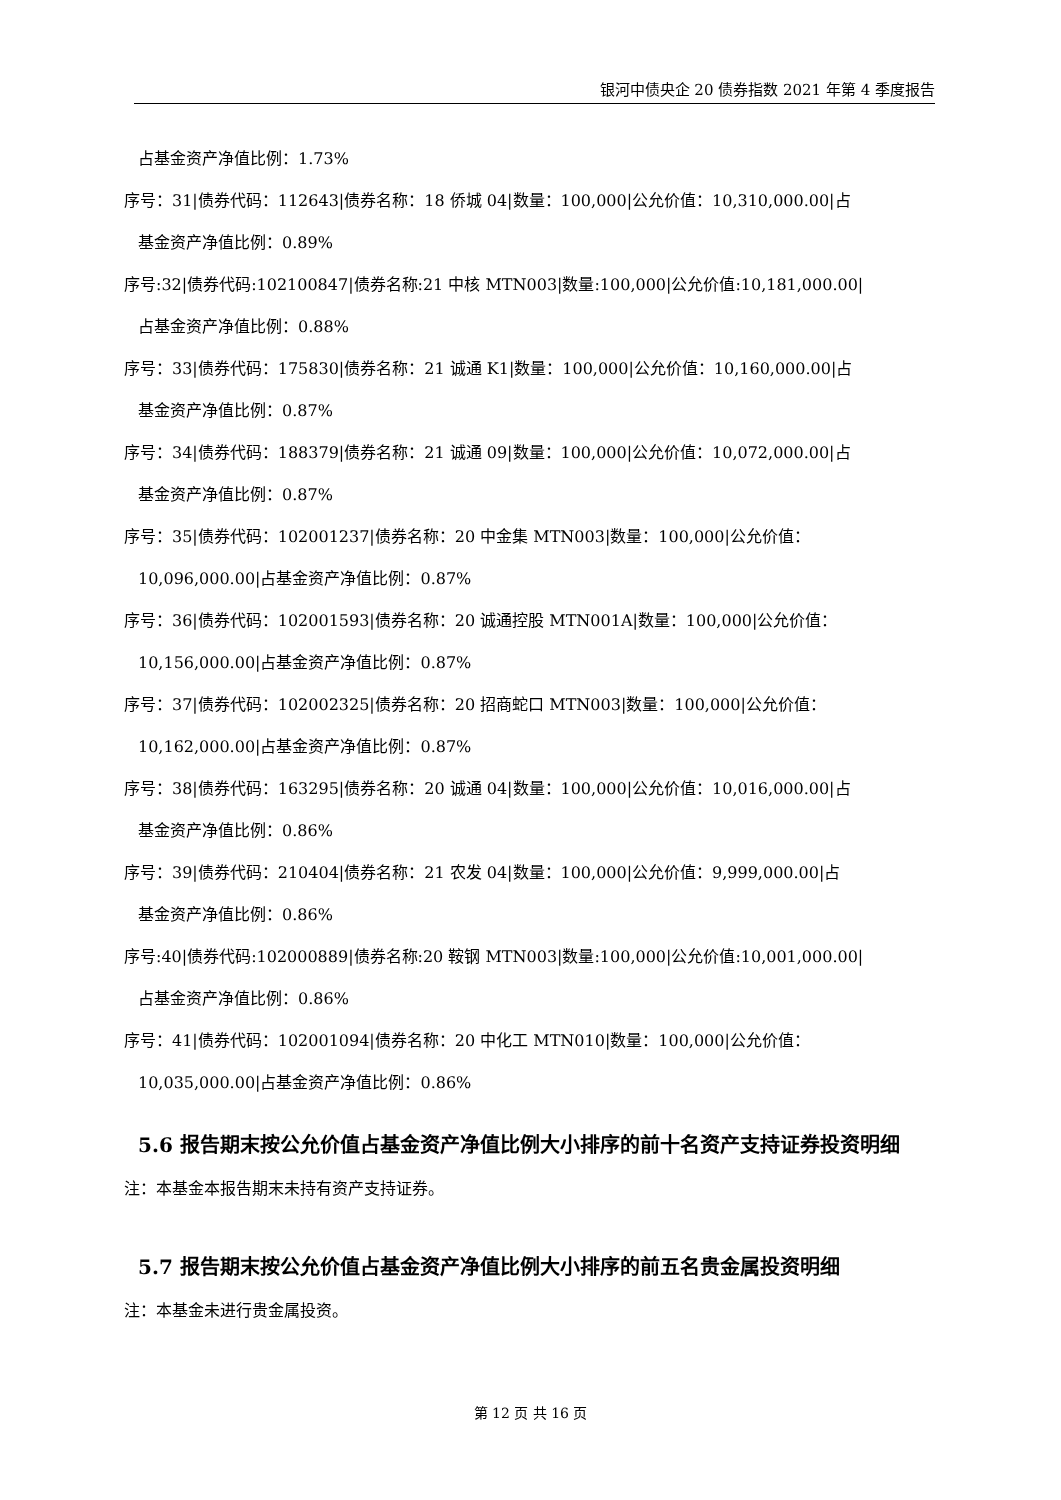银河中债央企 20 债券指数 2021 年第 4 季度报告
占基金资产净值比例：1.73%
序号：31|债券代码：112643|债券名称：18 侨城 04|数量：100,000|公允价值：10,310,000.00|占
基金资产净值比例：0.89%
序号:32|债券代码:102100847|债券名称:21 中核 MTN003|数量:100,000|公允价值:10,181,000.00|
占基金资产净值比例：0.88%
序号：33|债券代码：175830|债券名称：21 诚通 K1|数量：100,000|公允价值：10,160,000.00|占
基金资产净值比例：0.87%
序号：34|债券代码：188379|债券名称：21 诚通 09|数量：100,000|公允价值：10,072,000.00|占
基金资产净值比例：0.87%
序号：35|债券代码：102001237|债券名称：20 中金集 MTN003|数量：100,000|公允价值：
10,096,000.00|占基金资产净值比例：0.87%
序号：36|债券代码：102001593|债券名称：20 诚通控股 MTN001A|数量：100,000|公允价值：
10,156,000.00|占基金资产净值比例：0.87%
序号：37|债券代码：102002325|债券名称：20 招商蛇口 MTN003|数量：100,000|公允价值：
10,162,000.00|占基金资产净值比例：0.87%
序号：38|债券代码：163295|债券名称：20 诚通 04|数量：100,000|公允价值：10,016,000.00|占
基金资产净值比例：0.86%
序号：39|债券代码：210404|债券名称：21 农发 04|数量：100,000|公允价值：9,999,000.00|占
基金资产净值比例：0.86%
序号:40|债券代码:102000889|债券名称:20 鞍钢 MTN003|数量:100,000|公允价值:10,001,000.00|
占基金资产净值比例：0.86%
序号：41|债券代码：102001094|债券名称：20 中化工 MTN010|数量：100,000|公允价值：
10,035,000.00|占基金资产净值比例：0.86%
5.6 报告期末按公允价值占基金资产净值比例大小排序的前十名资产支持证券投资明细
注：本基金本报告期末未持有资产支持证券。
5.7 报告期末按公允价值占基金资产净值比例大小排序的前五名贵金属投资明细
注：本基金未进行贵金属投资。
第 12 页 共 16 页